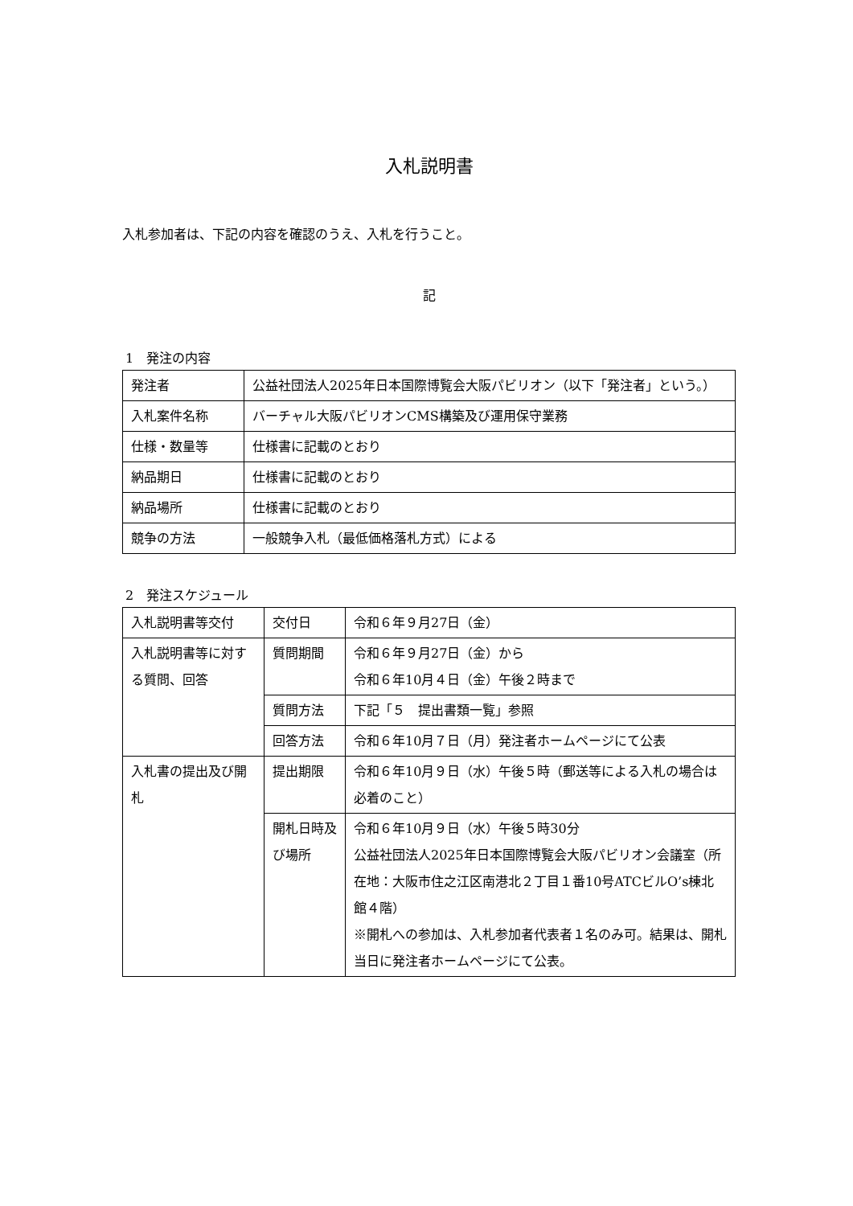入札説明書
入札参加者は、下記の内容を確認のうえ、入札を行うこと。
記
1　発注の内容
| 発注者 | 公益社団法人2025年日本国際博覧会大阪パビリオン（以下「発注者」という。） |
| 入札案件名称 | バーチャル大阪パビリオンCMS構築及び運用保守業務 |
| 仕様・数量等 | 仕様書に記載のとおり |
| 納品期日 | 仕様書に記載のとおり |
| 納品場所 | 仕様書に記載のとおり |
| 競争の方法 | 一般競争入札（最低価格落札方式）による |
2　発注スケジュール
| 入札説明書等交付 | 交付日 | 令和６年９月27日（金） |
| 入札説明書等に対する質問、回答 | 質問期間 | 令和６年９月27日（金）から 令和６年10月４日（金）午後２時まで |
| | 質問方法 | 下記「５ 提出書類一覧」参照 |
| | 回答方法 | 令和６年10月７日（月）発注者ホームページにて公表 |
| 入札書の提出及び開札 | 提出期限 | 令和６年10月９日（水）午後５時（郵送等による入札の場合は必着のこと） |
| | 開札日時及び場所 | 令和６年10月９日（水）午後５時30分 公益社団法人2025年日本国際博覧会大阪パビリオン会議室（所在地：大阪市住之江区南港北２丁目１番10号ATCビルO’s棟北館４階） ※開札への参加は、入札参加者代表者１名のみ可。結果は、開札当日に発注者ホームページにて公表。 |